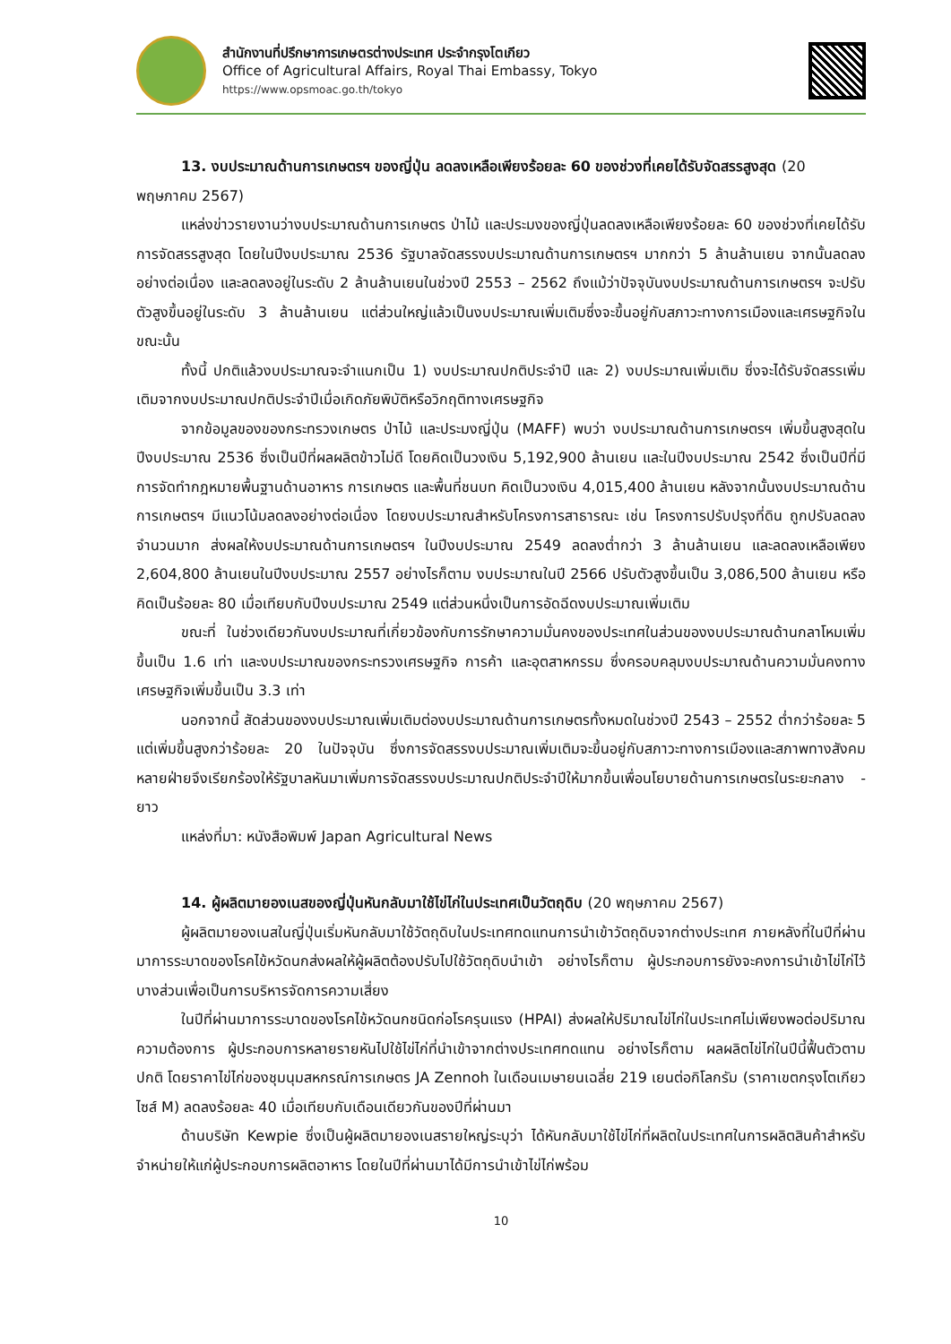สำนักงานที่ปรึกษาการเกษตรต่างประเทศ ประจำกรุงโตเกียว
Office of Agricultural Affairs, Royal Thai Embassy, Tokyo
https://www.opsmoac.go.th/tokyo
13. งบประมาณด้านการเกษตรฯ ของญี่ปุ่น ลดลงเหลือเพียงร้อยละ 60 ของช่วงที่เคยได้รับจัดสรรสูงสุด (20 พฤษภาคม 2567)
แหล่งข่าวรายงานว่างบประมาณด้านการเกษตร ป่าไม้ และประมงของญี่ปุ่นลดลงเหลือเพียงร้อยละ 60 ของช่วงที่เคยได้รับการจัดสรรสูงสุด โดยในปีงบประมาณ 2536 รัฐบาลจัดสรรงบประมาณด้านการเกษตรฯ มากกว่า 5 ล้านล้านเยน จากนั้นลดลงอย่างต่อเนื่อง และลดลงอยู่ในระดับ 2 ล้านล้านเยนในช่วงปี 2553 – 2562 ถึงแม้ว่าปัจจุบันงบประมาณด้านการเกษตรฯ จะปรับตัวสูงขึ้นอยู่ในระดับ 3 ล้านล้านเยน แต่ส่วนใหญ่แล้วเป็นงบประมาณเพิ่มเติมซึ่งจะขึ้นอยู่กับสภาวะทางการเมืองและเศรษฐกิจในขณะนั้น
ทั้งนี้ ปกติแล้วงบประมาณจะจำแนกเป็น 1) งบประมาณปกติประจำปี และ 2) งบประมาณเพิ่มเติม ซึ่งจะได้รับจัดสรรเพิ่มเติมจากงบประมาณปกติประจำปีเมื่อเกิดภัยพิบัติหรือวิกฤติทางเศรษฐกิจ
จากข้อมูลของของกระทรวงเกษตร ป่าไม้ และประมงญี่ปุ่น (MAFF) พบว่า งบประมาณด้านการเกษตรฯ เพิ่มขึ้นสูงสุดในปีงบประมาณ 2536 ซึ่งเป็นปีที่ผลผลิตข้าวไม่ดี โดยคิดเป็นวงเงิน 5,192,900 ล้านเยน และในปีงบประมาณ 2542 ซึ่งเป็นปีที่มีการจัดทำกฎหมายพื้นฐานด้านอาหาร การเกษตร และพื้นที่ชนบท คิดเป็นวงเงิน 4,015,400 ล้านเยน หลังจากนั้นงบประมาณด้านการเกษตรฯ มีแนวโน้มลดลงอย่างต่อเนื่อง โดยงบประมาณสำหรับโครงการสาธารณะ เช่น โครงการปรับปรุงที่ดิน ถูกปรับลดลงจำนวนมาก ส่งผลให้งบประมาณด้านการเกษตรฯ ในปีงบประมาณ 2549 ลดลงต่ำกว่า 3 ล้านล้านเยน และลดลงเหลือเพียง 2,604,800 ล้านเยนในปีงบประมาณ 2557 อย่างไรก็ตาม งบประมาณในปี 2566 ปรับตัวสูงขึ้นเป็น 3,086,500 ล้านเยน หรือคิดเป็นร้อยละ 80 เมื่อเทียบกับปีงบประมาณ 2549 แต่ส่วนหนึ่งเป็นการอัดฉีดงบประมาณเพิ่มเติม
ขณะที่ ในช่วงเดียวกันงบประมาณที่เกี่ยวข้องกับการรักษาความมั่นคงของประเทศในส่วนของงบประมาณด้านกลาโหมเพิ่มขึ้นเป็น 1.6 เท่า และงบประมาณของกระทรวงเศรษฐกิจ การค้า และอุตสาหกรรม ซึ่งครอบคลุมงบประมาณด้านความมั่นคงทางเศรษฐกิจเพิ่มขึ้นเป็น 3.3 เท่า
นอกจากนี้ สัดส่วนของงบประมาณเพิ่มเติมต่องบประมาณด้านการเกษตรทั้งหมดในช่วงปี 2543 – 2552 ต่ำกว่าร้อยละ 5 แต่เพิ่มขึ้นสูงกว่าร้อยละ 20 ในปัจจุบัน ซึ่งการจัดสรรงบประมาณเพิ่มเติมจะขึ้นอยู่กับสภาวะทางการเมืองและสภาพทางสังคม หลายฝ่ายจึงเรียกร้องให้รัฐบาลหันมาเพิ่มการจัดสรรงบประมาณปกติประจำปีให้มากขึ้นเพื่อนโยบายด้านการเกษตรในระยะกลาง - ยาว
แหล่งที่มา: หนังสือพิมพ์ Japan Agricultural News
14. ผู้ผลิตมายองเนสของญี่ปุ่นหันกลับมาใช้ไข่ไก่ในประเทศเป็นวัตถุดิบ (20 พฤษภาคม 2567)
ผู้ผลิตมายองเนสในญี่ปุ่นเริ่มหันกลับมาใช้วัตถุดิบในประเทศทดแทนการนำเข้าวัตถุดิบจากต่างประเทศ ภายหลังที่ในปีที่ผ่านมาการระบาดของโรคไข้หวัดนกส่งผลให้ผู้ผลิตต้องปรับไปใช้วัตถุดิบนำเข้า อย่างไรก็ตาม ผู้ประกอบการยังจะคงการนำเข้าไข่ไก่ไว้บางส่วนเพื่อเป็นการบริหารจัดการความเสี่ยง
ในปีที่ผ่านมาการระบาดของโรคไข้หวัดนกชนิดก่อโรครุนแรง (HPAI) ส่งผลให้ปริมาณไข่ไก่ในประเทศไม่เพียงพอต่อปริมาณความต้องการ ผู้ประกอบการหลายรายหันไปใช้ไข่ไก่ที่นำเข้าจากต่างประเทศทดแทน อย่างไรก็ตาม ผลผลิตไข่ไก่ในปีนี้ฟื้นตัวตามปกติ โดยราคาไข่ไก่ของชุมนุมสหกรณ์การเกษตร JA Zennoh ในเดือนเมษายนเฉลี่ย 219 เยนต่อกิโลกรัม (ราคาเขตกรุงโตเกียว ไซส์ M) ลดลงร้อยละ 40 เมื่อเทียบกับเดือนเดียวกันของปีที่ผ่านมา
ด้านบริษัท Kewpie ซึ่งเป็นผู้ผลิตมายองเนสรายใหญ่ระบุว่า ได้หันกลับมาใช้ไข่ไก่ที่ผลิตในประเทศในการผลิตสินค้าสำหรับจำหน่ายให้แก่ผู้ประกอบการผลิตอาหาร โดยในปีที่ผ่านมาได้มีการนำเข้าไข่ไก่พร้อม
10